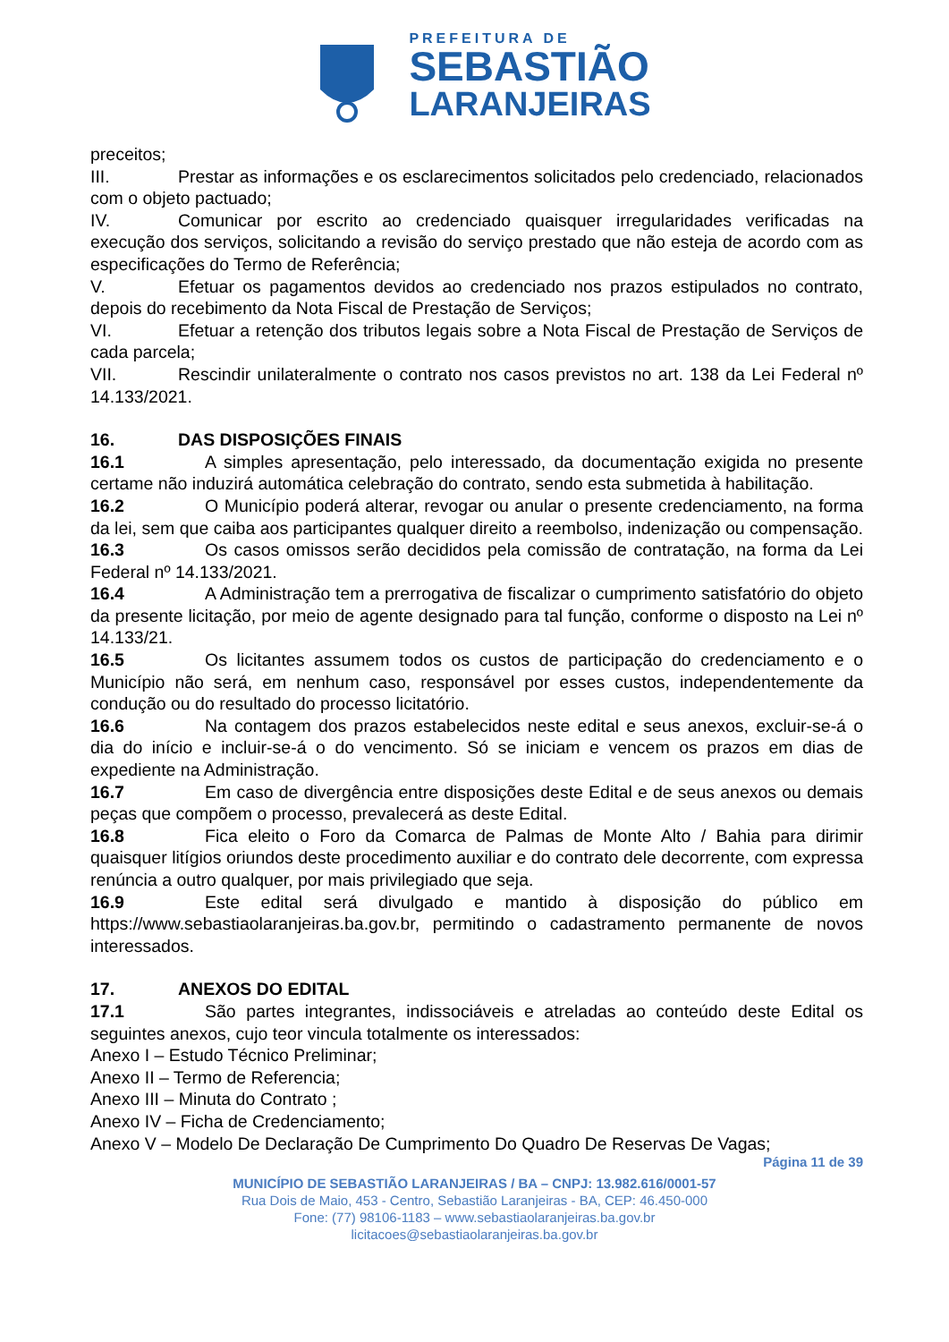PREFEITURA DE
SEBASTIÃO
LARANJEIRAS
preceitos;
III. Prestar as informações e os esclarecimentos solicitados pelo credenciado, relacionados com o objeto pactuado;
IV. Comunicar por escrito ao credenciado quaisquer irregularidades verificadas na execução dos serviços, solicitando a revisão do serviço prestado que não esteja de acordo com as especificações do Termo de Referência;
V. Efetuar os pagamentos devidos ao credenciado nos prazos estipulados no contrato, depois do recebimento da Nota Fiscal de Prestação de Serviços;
VI. Efetuar a retenção dos tributos legais sobre a Nota Fiscal de Prestação de Serviços de cada parcela;
VII. Rescindir unilateralmente o contrato nos casos previstos no art. 138 da Lei Federal nº 14.133/2021.
16. DAS DISPOSIÇÕES FINAIS
16.1 A simples apresentação, pelo interessado, da documentação exigida no presente certame não induzirá automática celebração do contrato, sendo esta submetida à habilitação.
16.2 O Município poderá alterar, revogar ou anular o presente credenciamento, na forma da lei, sem que caiba aos participantes qualquer direito a reembolso, indenização ou compensação.
16.3 Os casos omissos serão decididos pela comissão de contratação, na forma da Lei Federal nº 14.133/2021.
16.4 A Administração tem a prerrogativa de fiscalizar o cumprimento satisfatório do objeto da presente licitação, por meio de agente designado para tal função, conforme o disposto na Lei nº 14.133/21.
16.5 Os licitantes assumem todos os custos de participação do credenciamento e o Município não será, em nenhum caso, responsável por esses custos, independentemente da condução ou do resultado do processo licitatório.
16.6 Na contagem dos prazos estabelecidos neste edital e seus anexos, excluir-se-á o dia do início e incluir-se-á o do vencimento. Só se iniciam e vencem os prazos em dias de expediente na Administração.
16.7 Em caso de divergência entre disposições deste Edital e de seus anexos ou demais peças que compõem o processo, prevalecerá as deste Edital.
16.8 Fica eleito o Foro da Comarca de Palmas de Monte Alto / Bahia para dirimir quaisquer litígios oriundos deste procedimento auxiliar e do contrato dele decorrente, com expressa renúncia a outro qualquer, por mais privilegiado que seja.
16.9 Este edital será divulgado e mantido à disposição do público em https://www.sebastiaolaranjeiras.ba.gov.br, permitindo o cadastramento permanente de novos interessados.
17. ANEXOS DO EDITAL
17.1 São partes integrantes, indissociáveis e atreladas ao conteúdo deste Edital os seguintes anexos, cujo teor vincula totalmente os interessados:
Anexo I – Estudo Técnico Preliminar;
Anexo II – Termo de Referencia;
Anexo III – Minuta do Contrato ;
Anexo IV – Ficha de Credenciamento;
Anexo V – Modelo De Declaração De Cumprimento Do Quadro De Reservas De Vagas;
Página 11 de 39
MUNICÍPIO DE SEBASTIÃO LARANJEIRAS / BA – CNPJ: 13.982.616/0001-57
Rua Dois de Maio, 453 - Centro, Sebastião Laranjeiras - BA, CEP: 46.450-000
Fone: (77) 98106-1183 – www.sebastiaolaranjeiras.ba.gov.br
licitacoes@sebastiaolaranjeiras.ba.gov.br